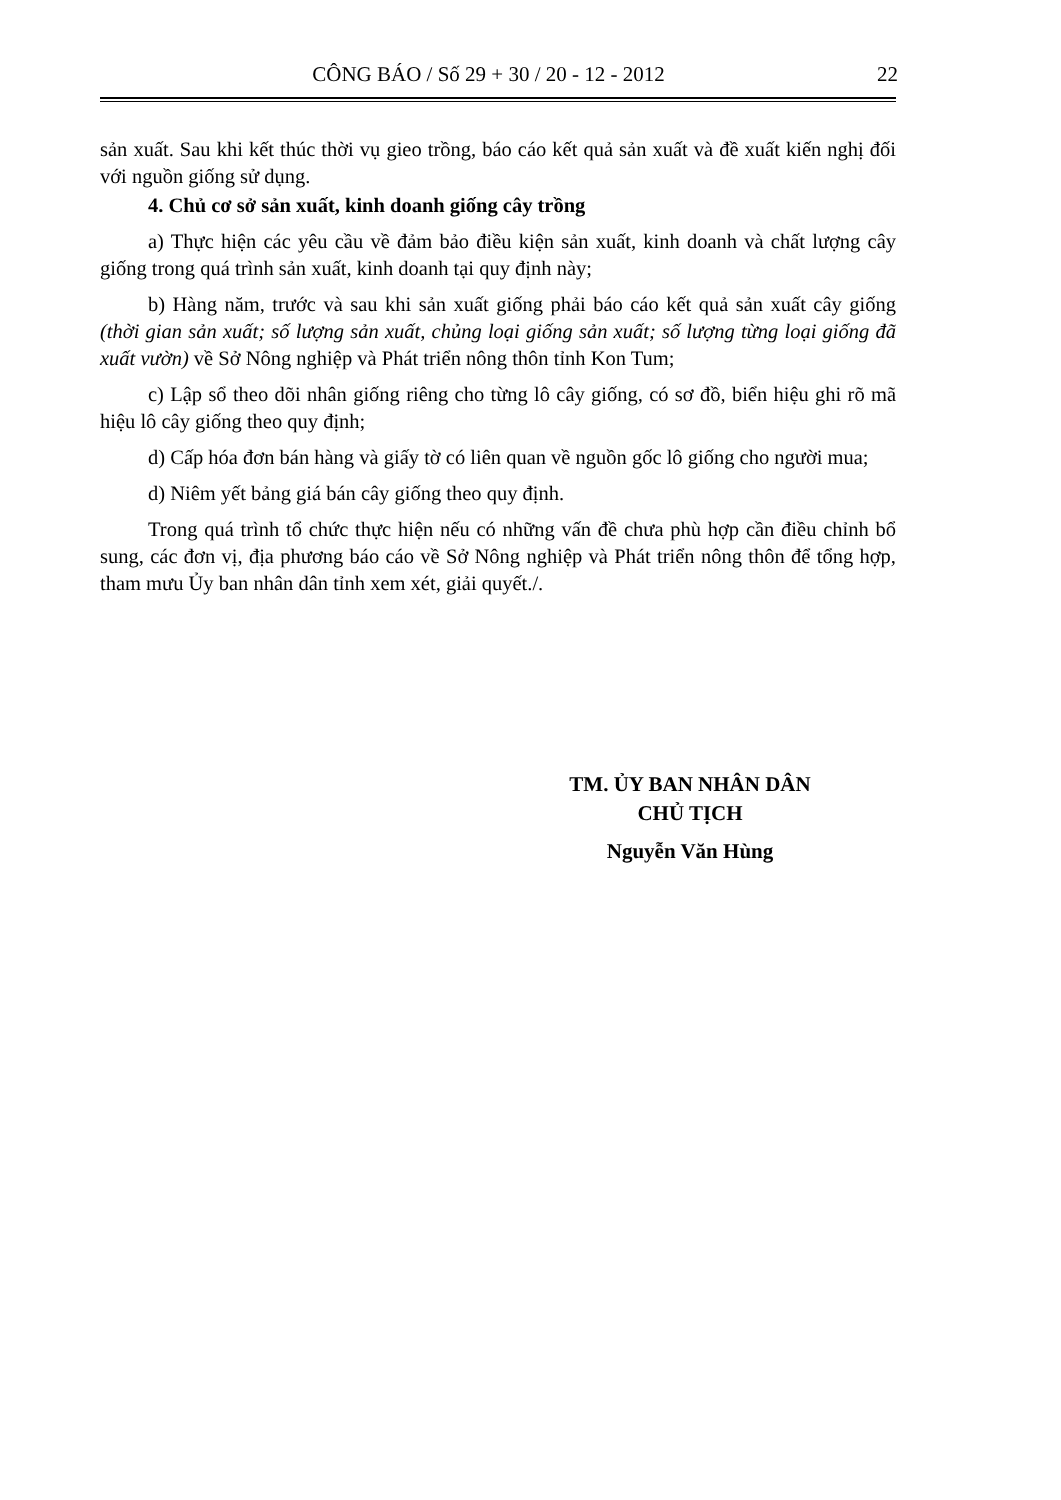CÔNG BÁO / Số 29 + 30 / 20 - 12 - 2012 22
sản xuất. Sau khi kết thúc thời vụ gieo trồng, báo cáo kết quả sản xuất và đề xuất kiến nghị đối với nguồn giống sử dụng.
4. Chủ cơ sở sản xuất, kinh doanh giống cây trồng
a) Thực hiện các yêu cầu về đảm bảo điều kiện sản xuất, kinh doanh và chất lượng cây giống trong quá trình sản xuất, kinh doanh tại quy định này;
b) Hàng năm, trước và sau khi sản xuất giống phải báo cáo kết quả sản xuất cây giống (thời gian sản xuất; số lượng sản xuất, chủng loại giống sản xuất; số lượng từng loại giống đã xuất vườn) về Sở Nông nghiệp và Phát triển nông thôn tỉnh Kon Tum;
c) Lập sổ theo dõi nhân giống riêng cho từng lô cây giống, có sơ đồ, biển hiệu ghi rõ mã hiệu lô cây giống theo quy định;
d) Cấp hóa đơn bán hàng và giấy tờ có liên quan về nguồn gốc lô giống cho người mua;
d) Niêm yết bảng giá bán cây giống theo quy định.
Trong quá trình tổ chức thực hiện nếu có những vấn đề chưa phù hợp cần điều chỉnh bổ sung, các đơn vị, địa phương báo cáo về Sở Nông nghiệp và Phát triển nông thôn để tổng hợp, tham mưu Ủy ban nhân dân tỉnh xem xét, giải quyết./.
TM. ỦY BAN NHÂN DÂN
CHỦ TỊCH
Nguyễn Văn Hùng